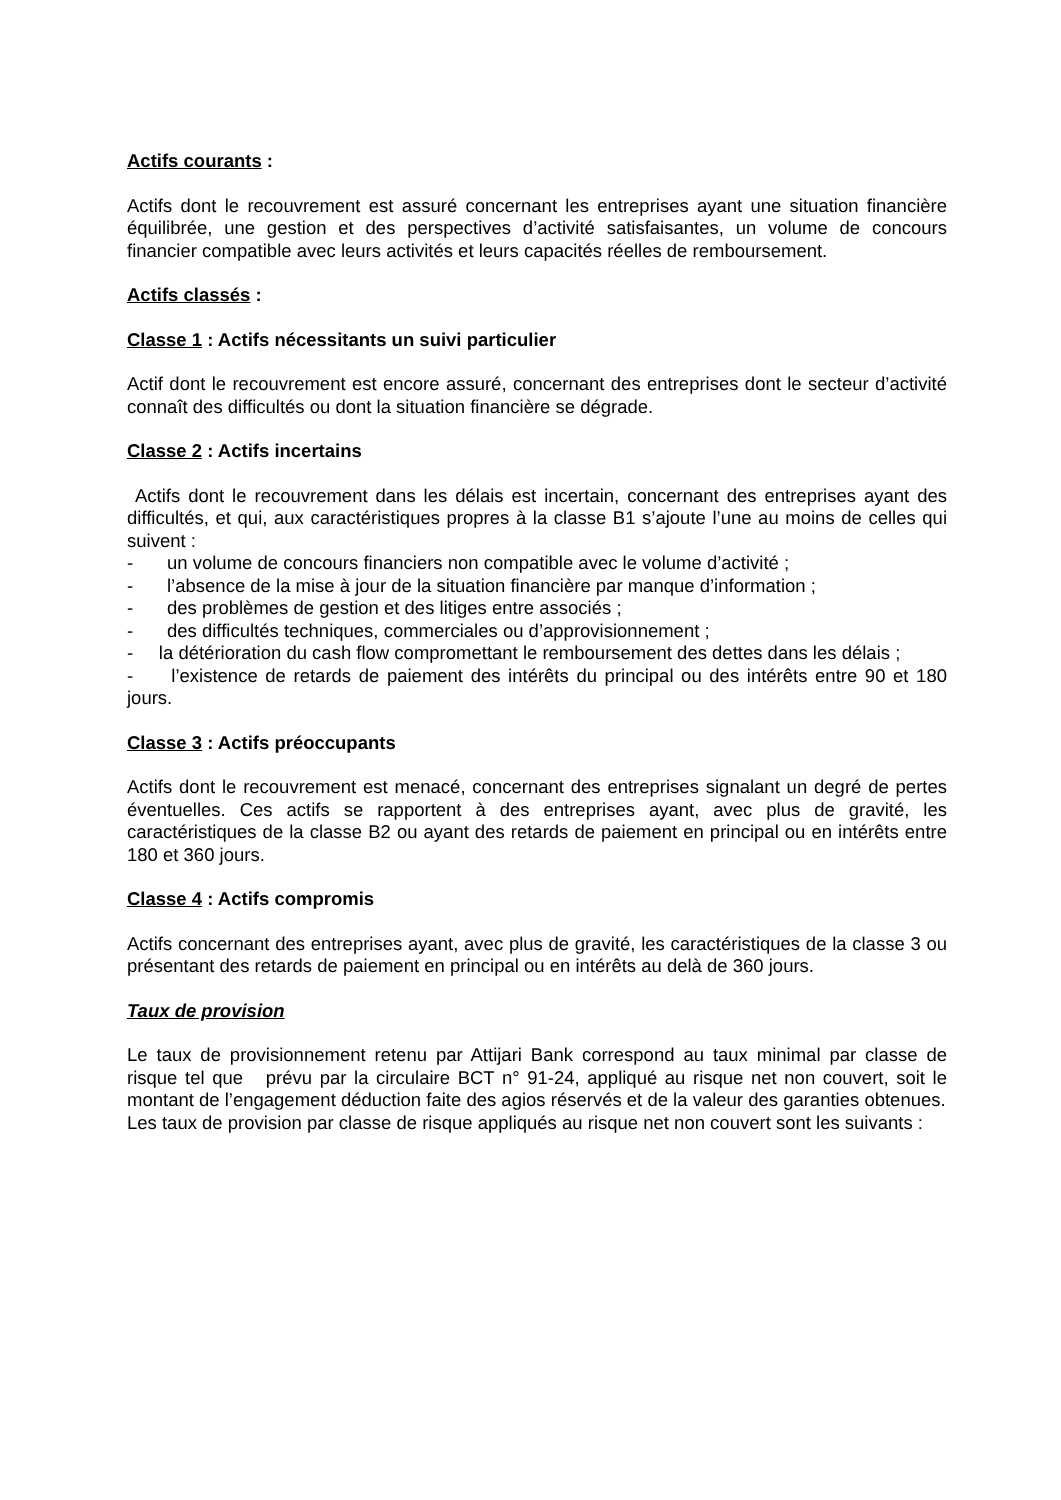Actifs courants :
Actifs dont le recouvrement est assuré concernant les entreprises ayant une situation financière équilibrée, une gestion et des perspectives d’activité satisfaisantes, un volume de concours financier compatible avec leurs activités et leurs capacités réelles de remboursement.
Actifs classés :
Classe 1 : Actifs nécessitants un suivi particulier
Actif dont le recouvrement est encore assuré, concernant des entreprises dont le secteur d’activité connaît des difficultés ou dont la situation financière se dégrade.
Classe 2 : Actifs incertains
Actifs dont le recouvrement dans les délais est incertain, concernant des entreprises ayant des difficultés, et qui, aux caractéristiques propres à la classe B1 s’ajoute l’une au moins de celles qui suivent :
- un volume de concours financiers non compatible avec le volume d’activité ;
- l’absence de la mise à jour de la situation financière par manque d’information ;
- des problèmes de gestion et des litiges entre associés ;
- des difficultés techniques, commerciales ou d’approvisionnement ;
- la détérioration du cash flow compromettant le remboursement des dettes dans les délais ;
- l’existence de retards de paiement des intérêts du principal ou des intérêts entre 90 et 180 jours.
Classe 3 : Actifs préoccupants
Actifs dont le recouvrement est menacé, concernant des entreprises signalant un degré de pertes éventuelles. Ces actifs se rapportent à des entreprises ayant, avec plus de gravité, les caractéristiques de la classe B2 ou ayant des retards de paiement en principal ou en intérêts entre 180 et 360 jours.
Classe 4 : Actifs compromis
Actifs concernant des entreprises ayant, avec plus de gravité, les caractéristiques de la classe 3 ou présentant des retards de paiement en principal ou en intérêts au delà de 360 jours.
Taux de provision
Le taux de provisionnement retenu par Attijari Bank correspond au taux minimal par classe de risque tel que prévu par la circulaire BCT n° 91-24, appliqué au risque net non couvert, soit le montant de l’engagement déduction faite des agios réservés et de la valeur des garanties obtenues.
Les taux de provision par classe de risque appliqués au risque net non couvert sont les suivants :